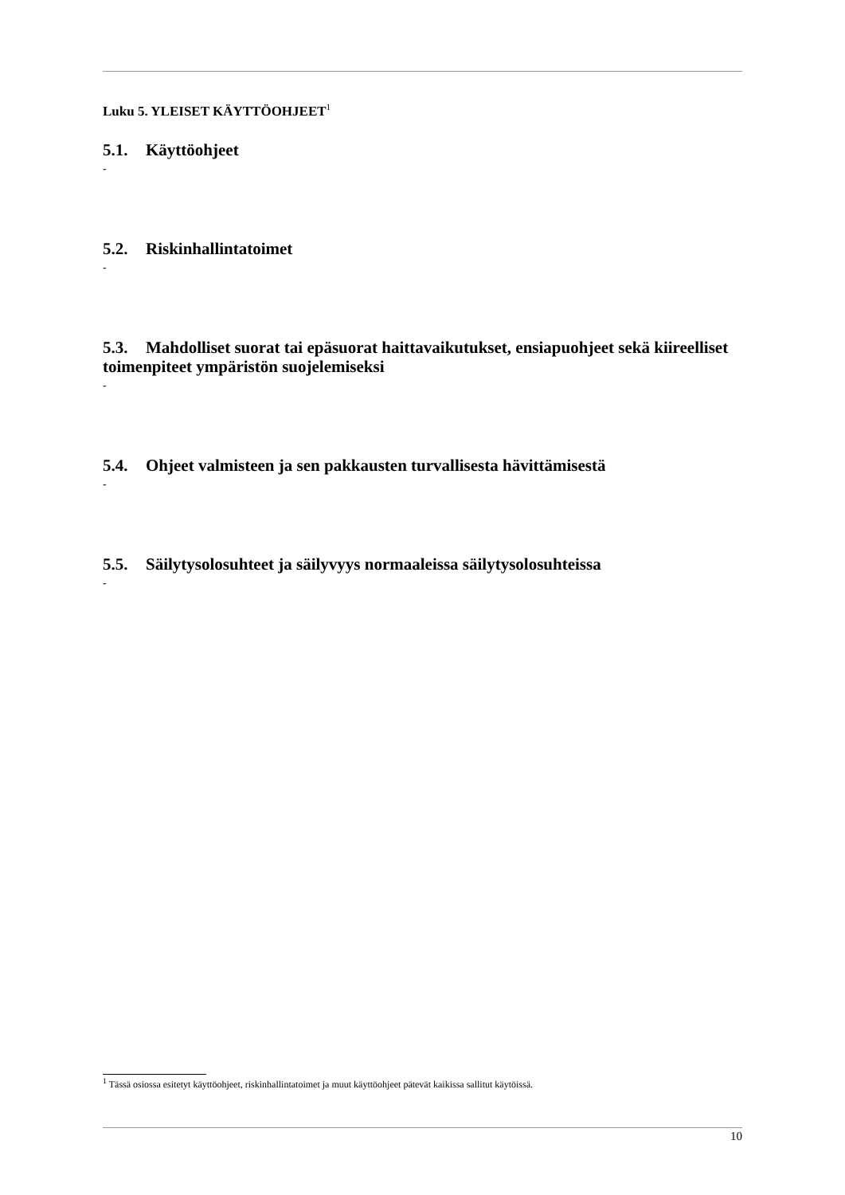Luku 5. YLEISET KÄYTTÖOHJEET<sup>1</sup>
5.1. Käyttöohjeet
-
5.2. Riskinhallintatoimet
-
5.3. Mahdolliset suorat tai epäsuorat haittavaikutukset, ensiapuohjeet sekä kiireelliset toimenpiteet ympäristön suojelemiseksi
-
5.4. Ohjeet valmisteen ja sen pakkausten turvallisesta hävittämisestä
-
5.5. Säilytysolosuhteet ja säilyvyys normaaleissa säilytysolosuhteissa
-
<sup>1</sup> Tässä osiossa esitetyt käyttöohjeet, riskinhallintatoimet ja muut käyttöohjeet pätevät kaikissa sallitut käytöissä.
10